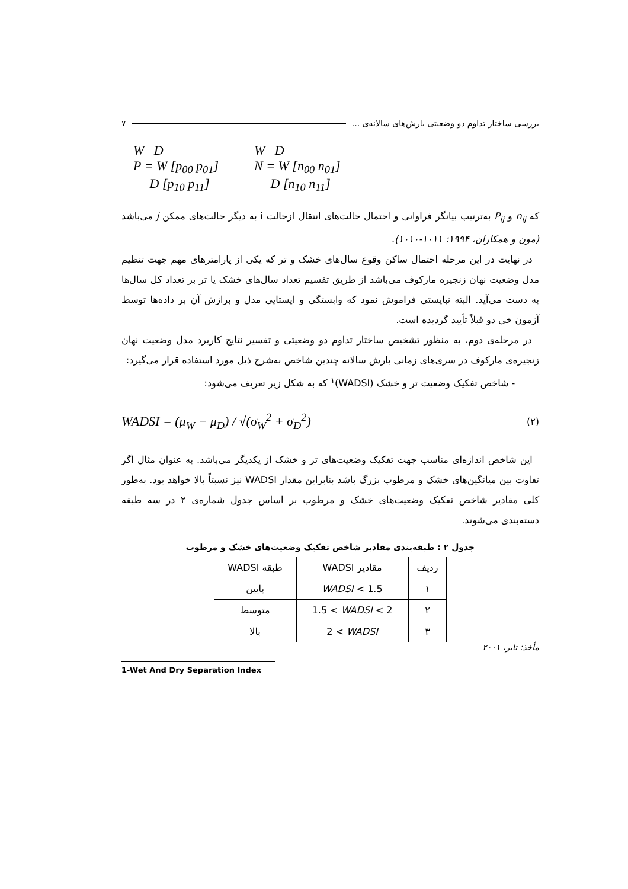بررسی ساختار تداوم دو وضعیتی بارش‌های سالانه‌ی ... ۷
W D
P = W [p<sub>00</sub> p<sub>01</sub>]
D [p<sub>10</sub> p<sub>11</sub>]
W D
N = W [n<sub>00</sub> n<sub>01</sub>]
D [n<sub>10</sub> n<sub>11</sub>]
که n<sub>ij</sub> و P<sub>ij</sub> به‌ترتیب بیانگر فراوانی و احتمال حالت‌های انتقال ازحالت i به دیگر حالت‌های ممکن j می‌باشد (مون و همکاران، ۱۹۹۴: ۱۰۱۱-۱۰۱۰).
در نهایت در این مرحله احتمال ساکن وقوع سال‌های خشک و تر که یکی از پارامترهای مهم جهت تنظیم مدل وضعیت نهان زنجیره مارکوف می‌باشد از طریق تقسیم تعداد سال‌های خشک یا تر بر تعداد کل سال‌ها به دست می‌آید. البته نبایستی فراموش نمود که وابستگی و ایستایی مدل و برازش آن بر داده‌ها توسط آزمون خی دو قبلاً تأیید گردیده است.
در مرحله‌ی دوم، به منظور تشخیص ساختار تداوم دو وضعیتی و تفسیر نتایج کاربرد مدل وضعیت نهان زنجیره‌ی مارکوف در سری‌های زمانی بارش سالانه چندین شاخص به‌شرح ذیل مورد استفاده قرار می‌گیرد:
- شاخص تفکیک وضعیت تر و خشک (WADSI)<sup>۱</sup> که به شکل زیر تعریف می‌شود:
WADSI = (μ<sub>W</sub> − μ<sub>D</sub>) / √(σ<sub>W</sub><sup>2</sup> + σ<sub>D</sub><sup>2</sup>) (۲)
این شاخص اندازه‌ای مناسب جهت تفکیک وضعیت‌های تر و خشک از یکدیگر می‌باشد. به عنوان مثال اگر تفاوت بین میانگین‌های خشک و مرطوب بزرگ باشد بنابراین مقدار WADSI نیز نسبتاً بالا خواهد بود. به‌طور کلی مقادیر شاخص تفکیک وضعیت‌های خشک و مرطوب بر اساس جدول شماره‌ی ۲ در سه طبقه دسته‌بندی می‌شوند.
جدول ۲ : طبقه‌بندی مقادیر شاخص تفکیک وضعیت‌های خشک و مرطوب
| ردیف | مقادیر WADSI | طبقه WADSI |
| --- | --- | --- |
| ۱ | WADSI < 1.5 | پایین |
| ۲ | 1.5 < WADSI < 2 | متوسط |
| ۳ | 2 < WADSI | بالا |
مأخذ: تایر، ۲۰۰۱
1-Wet And Dry Separation Index